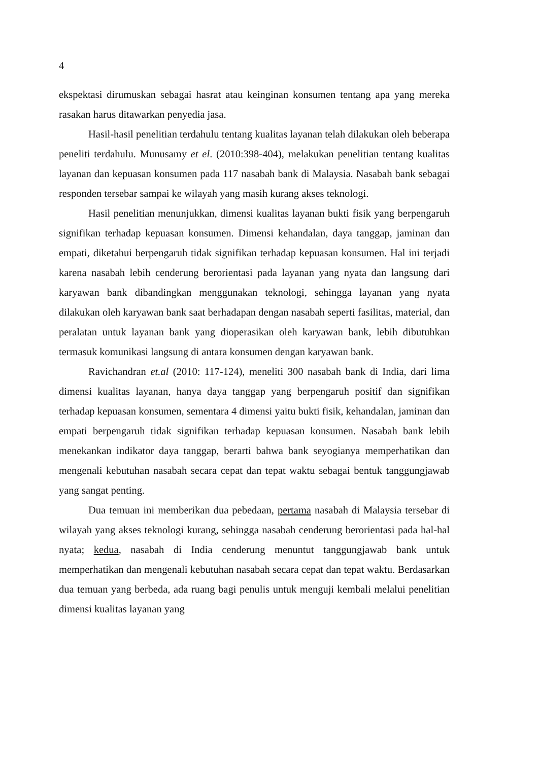4
ekspektasi dirumuskan sebagai hasrat atau keinginan konsumen tentang apa yang mereka rasakan harus ditawarkan penyedia jasa.
Hasil-hasil penelitian terdahulu tentang kualitas layanan telah dilakukan oleh beberapa peneliti terdahulu. Munusamy et el. (2010:398-404), melakukan penelitian tentang kualitas layanan dan kepuasan konsumen pada 117 nasabah bank di Malaysia. Nasabah bank sebagai responden tersebar sampai ke wilayah yang masih kurang akses teknologi.
Hasil penelitian menunjukkan, dimensi kualitas layanan bukti fisik yang berpengaruh signifikan terhadap kepuasan konsumen. Dimensi kehandalan, daya tanggap, jaminan dan empati, diketahui berpengaruh tidak signifikan terhadap kepuasan konsumen. Hal ini terjadi karena nasabah lebih cenderung berorientasi pada layanan yang nyata dan langsung dari karyawan bank dibandingkan menggunakan teknologi, sehingga layanan yang nyata dilakukan oleh karyawan bank saat berhadapan dengan nasabah seperti fasilitas, material, dan peralatan untuk layanan bank yang dioperasikan oleh karyawan bank, lebih dibutuhkan termasuk komunikasi langsung di antara konsumen dengan karyawan bank.
Ravichandran et.al (2010: 117-124), meneliti 300 nasabah bank di India, dari lima dimensi kualitas layanan, hanya daya tanggap yang berpengaruh positif dan signifikan terhadap kepuasan konsumen, sementara 4 dimensi yaitu bukti fisik, kehandalan, jaminan dan empati berpengaruh tidak signifikan terhadap kepuasan konsumen. Nasabah bank lebih menekankan indikator daya tanggap, berarti bahwa bank seyogianya memperhatikan dan mengenali kebutuhan nasabah secara cepat dan tepat waktu sebagai bentuk tanggungjawab yang sangat penting.
Dua temuan ini memberikan dua pebedaan, pertama nasabah di Malaysia tersebar di wilayah yang akses teknologi kurang, sehingga nasabah cenderung berorientasi pada hal-hal nyata; kedua, nasabah di India cenderung menuntut tanggungjawab bank untuk memperhatikan dan mengenali kebutuhan nasabah secara cepat dan tepat waktu. Berdasarkan dua temuan yang berbeda, ada ruang bagi penulis untuk menguji kembali melalui penelitian dimensi kualitas layanan yang